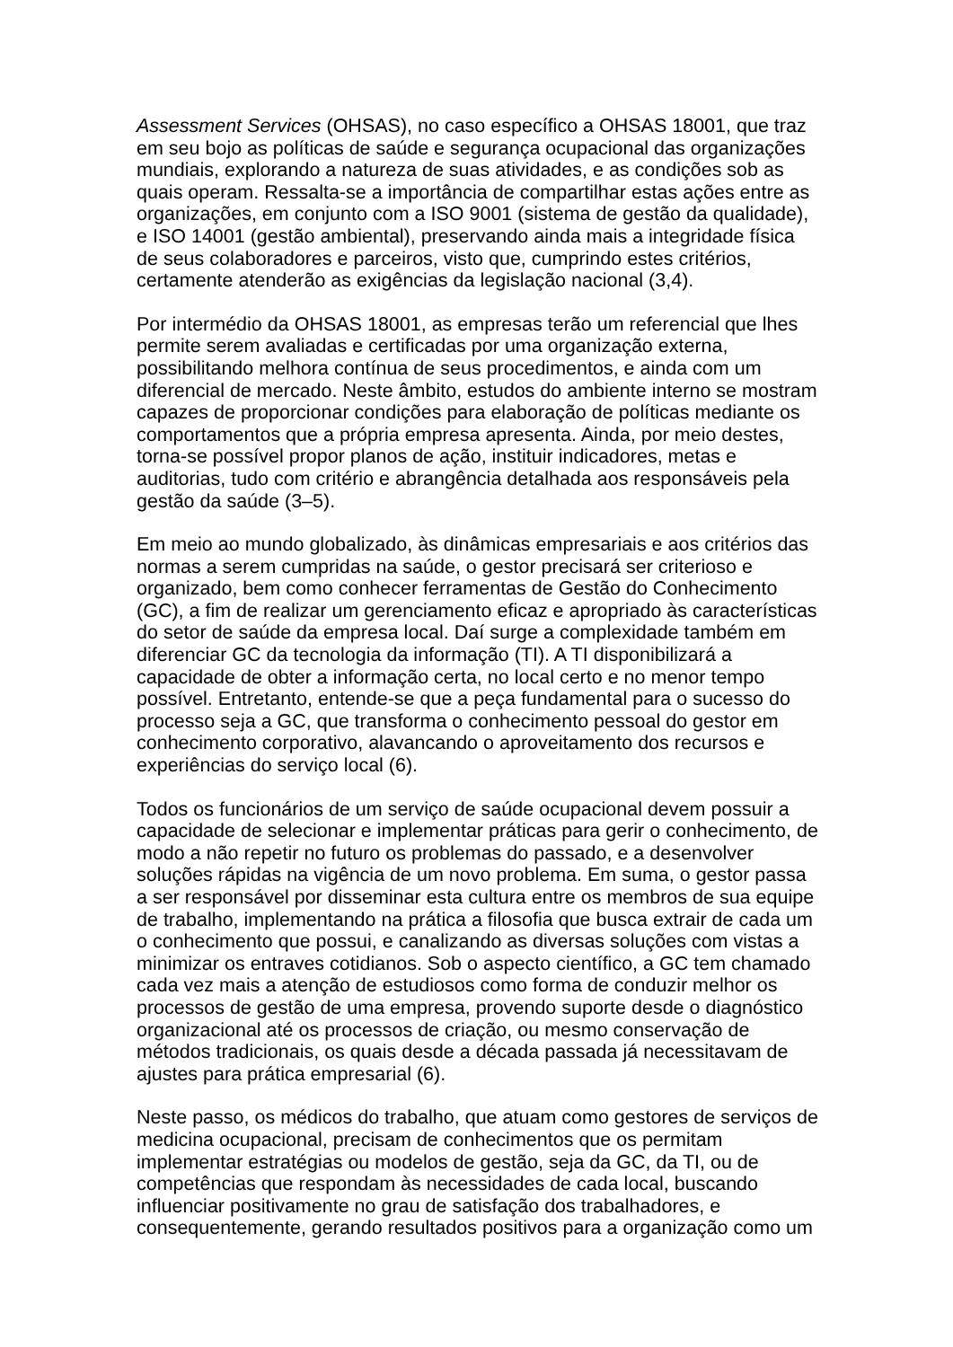Assessment Services (OHSAS), no caso específico a OHSAS 18001, que traz em seu bojo as políticas de saúde e segurança ocupacional das organizações mundiais, explorando a natureza de suas atividades, e as condições sob as quais operam. Ressalta-se a importância de compartilhar estas ações entre as organizações, em conjunto com a ISO 9001 (sistema de gestão da qualidade), e ISO 14001 (gestão ambiental), preservando ainda mais a integridade física de seus colaboradores e parceiros, visto que, cumprindo estes critérios, certamente atenderão as exigências da legislação nacional (3,4).
Por intermédio da OHSAS 18001, as empresas terão um referencial que lhes permite serem avaliadas e certificadas por uma organização externa, possibilitando melhora contínua de seus procedimentos, e ainda com um diferencial de mercado. Neste âmbito, estudos do ambiente interno se mostram capazes de proporcionar condições para elaboração de políticas mediante os comportamentos que a própria empresa apresenta. Ainda, por meio destes, torna-se possível propor planos de ação, instituir indicadores, metas e auditorias, tudo com critério e abrangência detalhada aos responsáveis pela gestão da saúde (3–5).
Em meio ao mundo globalizado, às dinâmicas empresariais e aos critérios das normas a serem cumpridas na saúde, o gestor precisará ser criterioso e organizado, bem como conhecer ferramentas de Gestão do Conhecimento (GC), a fim de realizar um gerenciamento eficaz e apropriado às características do setor de saúde da empresa local. Daí surge a complexidade também em diferenciar GC da tecnologia da informação (TI). A TI disponibilizará a capacidade de obter a informação certa, no local certo e no menor tempo possível. Entretanto, entende-se que a peça fundamental para o sucesso do processo seja a GC, que transforma o conhecimento pessoal do gestor em conhecimento corporativo, alavancando o aproveitamento dos recursos e experiências do serviço local (6).
Todos os funcionários de um serviço de saúde ocupacional devem possuir a capacidade de selecionar e implementar práticas para gerir o conhecimento, de modo a não repetir no futuro os problemas do passado, e a desenvolver soluções rápidas na vigência de um novo problema. Em suma, o gestor passa a ser responsável por disseminar esta cultura entre os membros de sua equipe de trabalho, implementando na prática a filosofia que busca extrair de cada um o conhecimento que possui, e canalizando as diversas soluções com vistas a minimizar os entraves cotidianos. Sob o aspecto científico, a GC tem chamado cada vez mais a atenção de estudiosos como forma de conduzir melhor os processos de gestão de uma empresa, provendo suporte desde o diagnóstico organizacional até os processos de criação, ou mesmo conservação de métodos tradicionais, os quais desde a década passada já necessitavam de ajustes para prática empresarial (6).
Neste passo, os médicos do trabalho, que atuam como gestores de serviços de medicina ocupacional, precisam de conhecimentos que os permitam implementar estratégias ou modelos de gestão, seja da GC, da TI, ou de competências que respondam às necessidades de cada local, buscando influenciar positivamente no grau de satisfação dos trabalhadores, e consequentemente, gerando resultados positivos para a organização como um